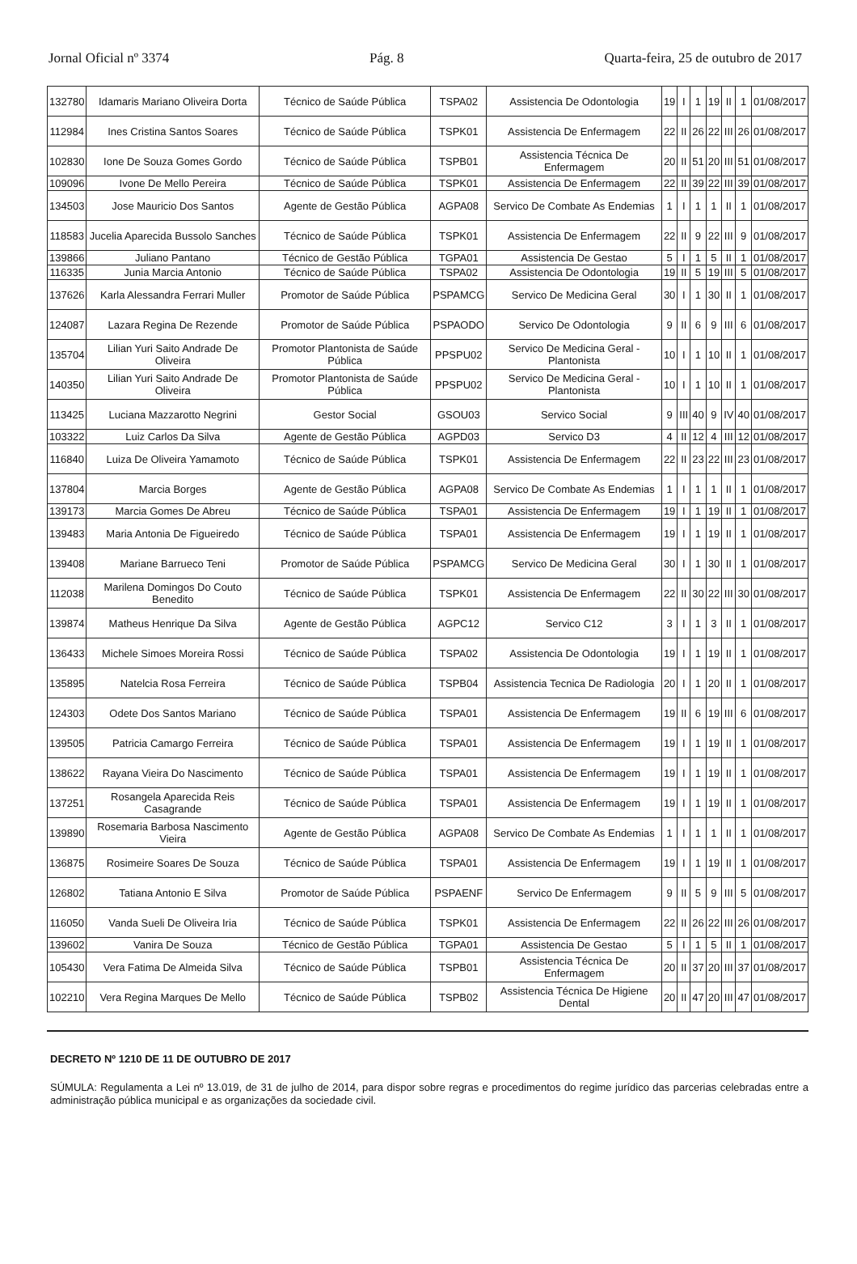Jornal Oficial nº 3374 Pág. 8 Quarta-feira, 25 de outubro de 2017
| 132780 | Idamaris Mariano Oliveira Dorta | Técnico de Saúde Pública | TSPA02 | Assistencia De Odontologia | 19 | I | 1 | 19 | II | 1 | 01/08/2017 |
| 112984 | Ines Cristina Santos Soares | Técnico de Saúde Pública | TSPK01 | Assistencia De Enfermagem | 22 | II | 26 | 22 | III | 26 | 01/08/2017 |
| 102830 | Ione De Souza Gomes Gordo | Técnico de Saúde Pública | TSPB01 | Assistencia Técnica De Enfermagem | 20 | II | 51 | 20 | III | 51 | 01/08/2017 |
| 109096 | Ivone De Mello Pereira | Técnico de Saúde Pública | TSPK01 | Assistencia De Enfermagem | 22 | II | 39 | 22 | III | 39 | 01/08/2017 |
| 134503 | Jose Mauricio Dos Santos | Agente de Gestão Pública | AGPA08 | Servico De Combate As Endemias | 1 | I | 1 | 1 | II | 1 | 01/08/2017 |
| 118583 | Jucelia Aparecida Bussolo Sanches | Técnico de Saúde Pública | TSPK01 | Assistencia De Enfermagem | 22 | II | 9 | 22 | III | 9 | 01/08/2017 |
| 139866 | Juliano Pantano | Técnico de Gestão Pública | TGPA01 | Assistencia De Gestao | 5 | I | 1 | 5 | II | 1 | 01/08/2017 |
| 116335 | Junia Marcia Antonio | Técnico de Saúde Pública | TSPA02 | Assistencia De Odontologia | 19 | II | 5 | 19 | III | 5 | 01/08/2017 |
| 137626 | Karla Alessandra Ferrari Muller | Promotor de Saúde Pública | PSPAMCG | Servico De Medicina Geral | 30 | I | 1 | 30 | II | 1 | 01/08/2017 |
| 124087 | Lazara Regina De Rezende | Promotor de Saúde Pública | PSPAODO | Servico De Odontologia | 9 | II | 6 | 9 | III | 6 | 01/08/2017 |
| 135704 | Lilian Yuri Saito Andrade De Oliveira | Promotor Plantonista de Saúde Pública | PPSPU02 | Servico De Medicina Geral - Plantonista | 10 | I | 1 | 10 | II | 1 | 01/08/2017 |
| 140350 | Lilian Yuri Saito Andrade De Oliveira | Promotor Plantonista de Saúde Pública | PPSPU02 | Servico De Medicina Geral - Plantonista | 10 | I | 1 | 10 | II | 1 | 01/08/2017 |
| 113425 | Luciana Mazzarotto Negrini | Gestor Social | GSOU03 | Servico Social | 9 | III | 40 | 9 | IV | 40 | 01/08/2017 |
| 103322 | Luiz Carlos Da Silva | Agente de Gestão Pública | AGPD03 | Servico D3 | 4 | II | 12 | 4 | III | 12 | 01/08/2017 |
| 116840 | Luiza De Oliveira Yamamoto | Técnico de Saúde Pública | TSPK01 | Assistencia De Enfermagem | 22 | II | 23 | 22 | III | 23 | 01/08/2017 |
| 137804 | Marcia Borges | Agente de Gestão Pública | AGPA08 | Servico De Combate As Endemias | 1 | I | 1 | 1 | II | 1 | 01/08/2017 |
| 139173 | Marcia Gomes De Abreu | Técnico de Saúde Pública | TSPA01 | Assistencia De Enfermagem | 19 | I | 1 | 19 | II | 1 | 01/08/2017 |
| 139483 | Maria Antonia De Figueiredo | Técnico de Saúde Pública | TSPA01 | Assistencia De Enfermagem | 19 | I | 1 | 19 | II | 1 | 01/08/2017 |
| 139408 | Mariane Barrueco Teni | Promotor de Saúde Pública | PSPAMCG | Servico De Medicina Geral | 30 | I | 1 | 30 | II | 1 | 01/08/2017 |
| 112038 | Marilena Domingos Do Couto Benedito | Técnico de Saúde Pública | TSPK01 | Assistencia De Enfermagem | 22 | II | 30 | 22 | III | 30 | 01/08/2017 |
| 139874 | Matheus Henrique Da Silva | Agente de Gestão Pública | AGPC12 | Servico C12 | 3 | I | 1 | 3 | II | 1 | 01/08/2017 |
| 136433 | Michele Simoes Moreira Rossi | Técnico de Saúde Pública | TSPA02 | Assistencia De Odontologia | 19 | I | 1 | 19 | II | 1 | 01/08/2017 |
| 135895 | Natelcia Rosa Ferreira | Técnico de Saúde Pública | TSPB04 | Assistencia Tecnica De Radiologia | 20 | I | 1 | 20 | II | 1 | 01/08/2017 |
| 124303 | Odete Dos Santos Mariano | Técnico de Saúde Pública | TSPA01 | Assistencia De Enfermagem | 19 | II | 6 | 19 | III | 6 | 01/08/2017 |
| 139505 | Patricia Camargo Ferreira | Técnico de Saúde Pública | TSPA01 | Assistencia De Enfermagem | 19 | I | 1 | 19 | II | 1 | 01/08/2017 |
| 138622 | Rayana Vieira Do Nascimento | Técnico de Saúde Pública | TSPA01 | Assistencia De Enfermagem | 19 | I | 1 | 19 | II | 1 | 01/08/2017 |
| 137251 | Rosangela Aparecida Reis Casagrande | Técnico de Saúde Pública | TSPA01 | Assistencia De Enfermagem | 19 | I | 1 | 19 | II | 1 | 01/08/2017 |
| 139890 | Rosemaria Barbosa Nascimento Vieira | Agente de Gestão Pública | AGPA08 | Servico De Combate As Endemias | 1 | I | 1 | 1 | II | 1 | 01/08/2017 |
| 136875 | Rosimeire Soares De Souza | Técnico de Saúde Pública | TSPA01 | Assistencia De Enfermagem | 19 | I | 1 | 19 | II | 1 | 01/08/2017 |
| 126802 | Tatiana Antonio E Silva | Promotor de Saúde Pública | PSPAENF | Servico De Enfermagem | 9 | II | 5 | 9 | III | 5 | 01/08/2017 |
| 116050 | Vanda Sueli De Oliveira Iria | Técnico de Saúde Pública | TSPK01 | Assistencia De Enfermagem | 22 | II | 26 | 22 | III | 26 | 01/08/2017 |
| 139602 | Vanira De Souza | Técnico de Gestão Pública | TGPA01 | Assistencia De Gestao | 5 | I | 1 | 5 | II | 1 | 01/08/2017 |
| 105430 | Vera Fatima De Almeida Silva | Técnico de Saúde Pública | TSPB01 | Assistencia Técnica De Enfermagem | 20 | II | 37 | 20 | III | 37 | 01/08/2017 |
| 102210 | Vera Regina Marques De Mello | Técnico de Saúde Pública | TSPB02 | Assistencia Técnica De Higiene Dental | 20 | II | 47 | 20 | III | 47 | 01/08/2017 |
DECRETO Nº 1210 DE 11 DE OUTUBRO DE 2017
SÚMULA: Regulamenta a Lei nº 13.019, de 31 de julho de 2014, para dispor sobre regras e procedimentos do regime jurídico das parcerias celebradas entre a administração pública municipal e as organizações da sociedade civil.